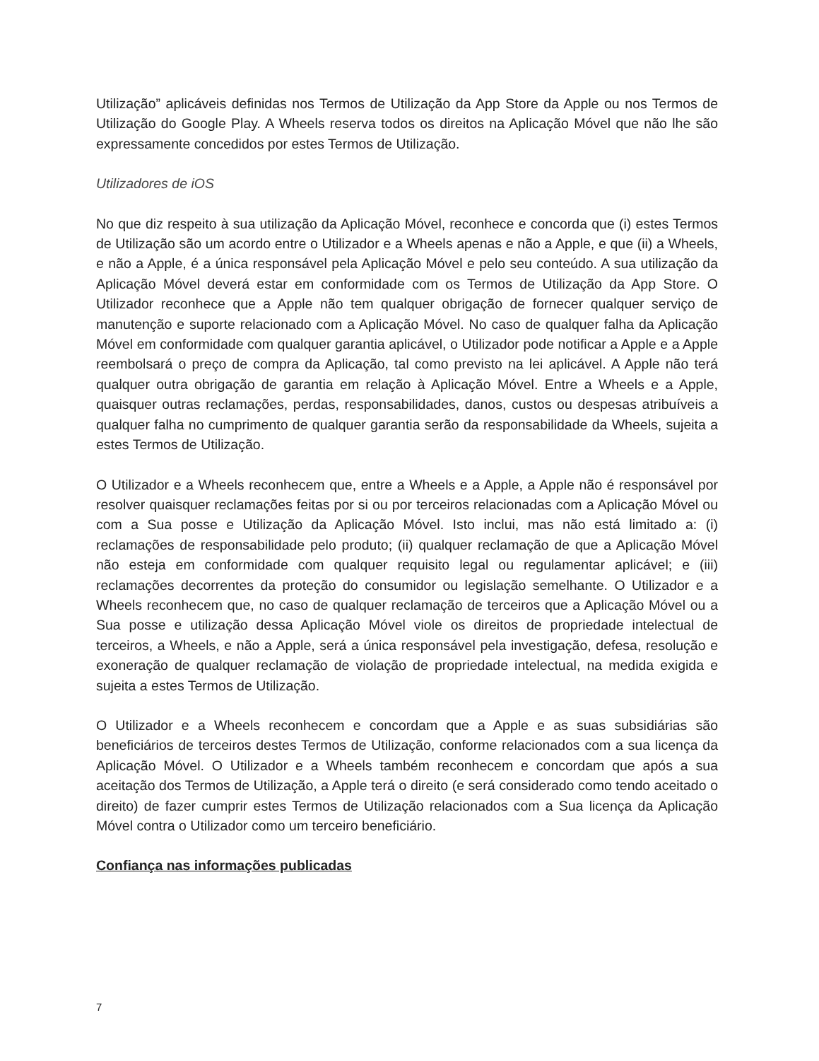Utilização” aplicáveis definidas nos Termos de Utilização da App Store da Apple ou nos Termos de Utilização do Google Play. A Wheels reserva todos os direitos na Aplicação Móvel que não lhe são expressamente concedidos por estes Termos de Utilização.
Utilizadores de iOS
No que diz respeito à sua utilização da Aplicação Móvel, reconhece e concorda que (i) estes Termos de Utilização são um acordo entre o Utilizador e a Wheels apenas e não a Apple, e que (ii) a Wheels, e não a Apple, é a única responsável pela Aplicação Móvel e pelo seu conteúdo. A sua utilização da Aplicação Móvel deverá estar em conformidade com os Termos de Utilização da App Store. O Utilizador reconhece que a Apple não tem qualquer obrigação de fornecer qualquer serviço de manutenção e suporte relacionado com a Aplicação Móvel. No caso de qualquer falha da Aplicação Móvel em conformidade com qualquer garantia aplicável, o Utilizador pode notificar a Apple e a Apple reembolsará o preço de compra da Aplicação, tal como previsto na lei aplicável. A Apple não terá qualquer outra obrigação de garantia em relação à Aplicação Móvel. Entre a Wheels e a Apple, quaisquer outras reclamações, perdas, responsabilidades, danos, custos ou despesas atribuíveis a qualquer falha no cumprimento de qualquer garantia serão da responsabilidade da Wheels, sujeita a estes Termos de Utilização.
O Utilizador e a Wheels reconhecem que, entre a Wheels e a Apple, a Apple não é responsável por resolver quaisquer reclamações feitas por si ou por terceiros relacionadas com a Aplicação Móvel ou com a Sua posse e Utilização da Aplicação Móvel. Isto inclui, mas não está limitado a: (i) reclamações de responsabilidade pelo produto; (ii) qualquer reclamação de que a Aplicação Móvel não esteja em conformidade com qualquer requisito legal ou regulamentar aplicável; e (iii) reclamações decorrentes da proteção do consumidor ou legislação semelhante. O Utilizador e a Wheels reconhecem que, no caso de qualquer reclamação de terceiros que a Aplicação Móvel ou a Sua posse e utilização dessa Aplicação Móvel viole os direitos de propriedade intelectual de terceiros, a Wheels, e não a Apple, será a única responsável pela investigação, defesa, resolução e exoneração de qualquer reclamação de violação de propriedade intelectual, na medida exigida e sujeita a estes Termos de Utilização.
O Utilizador e a Wheels reconhecem e concordam que a Apple e as suas subsidiárias são beneficiários de terceiros destes Termos de Utilização, conforme relacionados com a sua licença da Aplicação Móvel. O Utilizador e a Wheels também reconhecem e concordam que após a sua aceitação dos Termos de Utilização, a Apple terá o direito (e será considerado como tendo aceitado o direito) de fazer cumprir estes Termos de Utilização relacionados com a Sua licença da Aplicação Móvel contra o Utilizador como um terceiro beneficiário.
Confiança nas informações publicadas
7